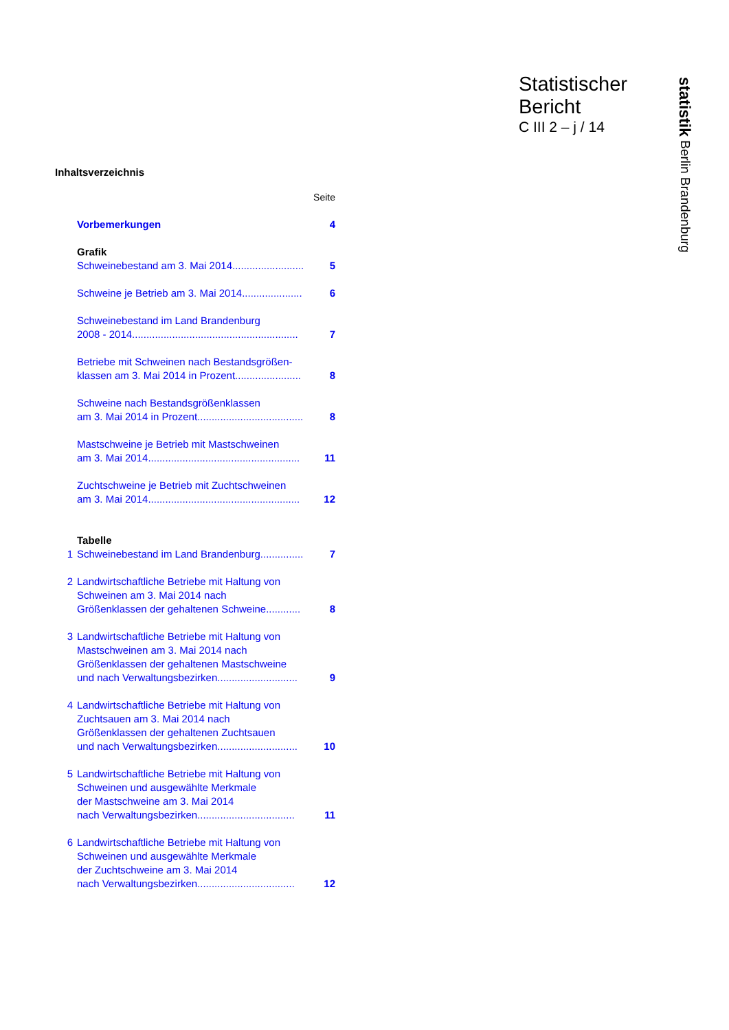Statistischer
Bericht
C III 2 – j / 14
Inhaltsverzeichnis
| Seite | | |
| | Vorbemerkungen | 4 |
| | Grafik | |
| | Schweinebestand am 3. Mai 2014......................... | 5 |
| | Schweine je Betrieb am 3. Mai 2014..................... | 6 |
| | Schweinebestand im Land Brandenburg 2008 - 2014.......................................................... | 7 |
| | Betriebe mit Schweinen nach Bestandsgrößen- klassen am 3. Mai 2014 in Prozent....................... | 8 |
| | Schweine nach Bestandsgrößenklassen am 3. Mai 2014 in Prozent..................................... | 8 |
| | Mastschweine je Betrieb mit Mastschweinen am 3. Mai 2014..................................................... | 11 |
| | Zuchtschweine je Betrieb mit Zuchtschweinen am 3. Mai 2014..................................................... | 12 |
| | Tabelle | |
| 1 | Schweinebestand im Land Brandenburg............... | 7 |
| 2 | Landwirtschaftliche Betriebe mit Haltung von Schweinen am 3. Mai 2014 nach Größenklassen der gehaltenen Schweine............ | 8 |
| 3 | Landwirtschaftliche Betriebe mit Haltung von Mastschweinen am 3. Mai 2014 nach Größenklassen der gehaltenen Mastschweine und nach Verwaltungsbezirken............................ | 9 |
| 4 | Landwirtschaftliche Betriebe mit Haltung von Zuchtsauen am 3. Mai 2014 nach Größenklassen der gehaltenen Zuchtsauen und nach Verwaltungsbezirken............................ | 10 |
| 5 | Landwirtschaftliche Betriebe mit Haltung von Schweinen und ausgewählte Merkmale der Mastschweine am 3. Mai 2014 nach Verwaltungsbezirken.................................. | 11 |
| 6 | Landwirtschaftliche Betriebe mit Haltung von Schweinen und ausgewählte Merkmale der Zuchtschweine am 3. Mai 2014 nach Verwaltungsbezirken.................................. | 12 |
statistik Berlin Brandenburg